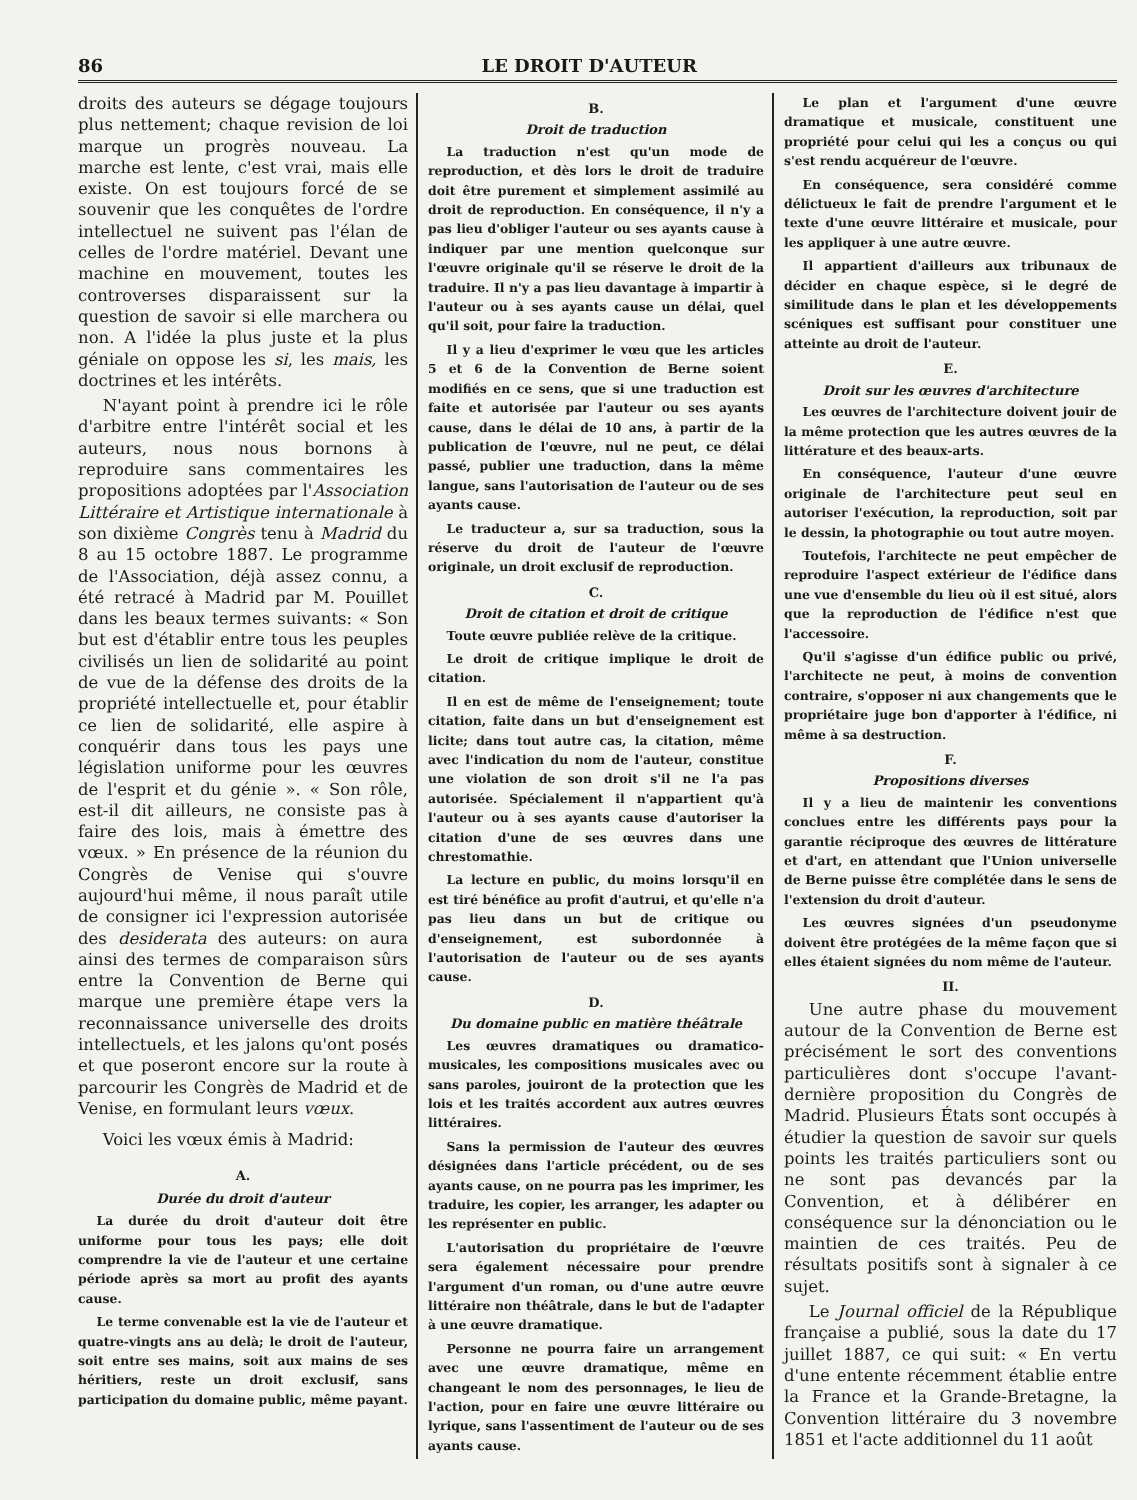86 LE DROIT D'AUTEUR
droits des auteurs se dégage toujours plus nettement; chaque revision de loi marque un progrès nouveau. La marche est lente, c'est vrai, mais elle existe. On est toujours forcé de se souvenir que les conquêtes de l'ordre intellectuel ne suivent pas l'élan de celles de l'ordre matériel. Devant une machine en mouvement, toutes les controverses disparaissent sur la question de savoir si elle marchera ou non. A l'idée la plus juste et la plus géniale on oppose les si, les mais, les doctrines et les intérêts.
N'ayant point à prendre ici le rôle d'arbitre entre l'intérêt social et les auteurs, nous nous bornons à reproduire sans commentaires les propositions adoptées par l'Association Littéraire et Artistique internationale à son dixième Congrès tenu à Madrid du 8 au 15 octobre 1887. Le programme de l'Association, déjà assez connu, a été retracé à Madrid par M. Pouillet dans les beaux termes suivants: « Son but est d'établir entre tous les peuples civilisés un lien de solidarité au point de vue de la défense des droits de la propriété intellectuelle et, pour établir ce lien de solidarité, elle aspire à conquérir dans tous les pays une législation uniforme pour les œuvres de l'esprit et du génie ». « Son rôle, est-il dit ailleurs, ne consiste pas à faire des lois, mais à émettre des vœux. » En présence de la réunion du Congrès de Venise qui s'ouvre aujourd'hui même, il nous paraît utile de consigner ici l'expression autorisée des desiderata des auteurs: on aura ainsi des termes de comparaison sûrs entre la Convention de Berne qui marque une première étape vers la reconnaissance universelle des droits intellectuels, et les jalons qu'ont posés et que poseront encore sur la route à parcourir les Congrès de Madrid et de Venise, en formulant leurs vœux.
Voici les vœux émis à Madrid:
A.
Durée du droit d'auteur
La durée du droit d'auteur doit être uniforme pour tous les pays; elle doit comprendre la vie de l'auteur et une certaine période après sa mort au profit des ayants cause.
Le terme convenable est la vie de l'auteur et quatre-vingts ans au delà; le droit de l'auteur, soit entre ses mains, soit aux mains de ses héritiers, reste un droit exclusif, sans participation du domaine public, même payant.
B.
Droit de traduction
La traduction n'est qu'un mode de reproduction, et dès lors le droit de traduire doit être purement et simplement assimilé au droit de reproduction. En conséquence, il n'y a pas lieu d'obliger l'auteur ou ses ayants cause à indiquer par une mention quelconque sur l'œuvre originale qu'il se réserve le droit de la traduire. Il n'y a pas lieu davantage à impartir à l'auteur ou à ses ayants cause un délai, quel qu'il soit, pour faire la traduction.
Il y a lieu d'exprimer le vœu que les articles 5 et 6 de la Convention de Berne soient modifiés en ce sens, que si une traduction est faite et autorisée par l'auteur ou ses ayants cause, dans le délai de 10 ans, à partir de la publication de l'œuvre, nul ne peut, ce délai passé, publier une traduction, dans la même langue, sans l'autorisation de l'auteur ou de ses ayants cause.
Le traducteur a, sur sa traduction, sous la réserve du droit de l'auteur de l'œuvre originale, un droit exclusif de reproduction.
C.
Droit de citation et droit de critique
Toute œuvre publiée relève de la critique.
Le droit de critique implique le droit de citation.
Il en est de même de l'enseignement; toute citation, faite dans un but d'enseignement est licite; dans tout autre cas, la citation, même avec l'indication du nom de l'auteur, constitue une violation de son droit s'il ne l'a pas autorisée. Spécialement il n'appartient qu'à l'auteur ou à ses ayants cause d'autoriser la citation d'une de ses œuvres dans une chrestomathie.
La lecture en public, du moins lorsqu'il en est tiré bénéfice au profit d'autrui, et qu'elle n'a pas lieu dans un but de critique ou d'enseignement, est subordonnée à l'autorisation de l'auteur ou de ses ayants cause.
D.
Du domaine public en matière théâtrale
Les œuvres dramatiques ou dramatico-musicales, les compositions musicales avec ou sans paroles, jouiront de la protection que les lois et les traités accordent aux autres œuvres littéraires.
Sans la permission de l'auteur des œuvres désignées dans l'article précédent, ou de ses ayants cause, on ne pourra pas les imprimer, les traduire, les copier, les arranger, les adapter ou les représenter en public.
L'autorisation du propriétaire de l'œuvre sera également nécessaire pour prendre l'argument d'un roman, ou d'une autre œuvre littéraire non théâtrale, dans le but de l'adapter à une œuvre dramatique.
Personne ne pourra faire un arrangement avec une œuvre dramatique, même en changeant le nom des personnages, le lieu de l'action, pour en faire une œuvre littéraire ou lyrique, sans l'assentiment de l'auteur ou de ses ayants cause.
Le plan et l'argument d'une œuvre dramatique et musicale, constituent une propriété pour celui qui les a conçus ou qui s'est rendu acquéreur de l'œuvre.
En conséquence, sera considéré comme délictueux le fait de prendre l'argument et le texte d'une œuvre littéraire et musicale, pour les appliquer à une autre œuvre.
Il appartient d'ailleurs aux tribunaux de décider en chaque espèce, si le degré de similitude dans le plan et les développements scéniques est suffisant pour constituer une atteinte au droit de l'auteur.
E.
Droit sur les œuvres d'architecture
Les œuvres de l'architecture doivent jouir de la même protection que les autres œuvres de la littérature et des beaux-arts.
En conséquence, l'auteur d'une œuvre originale de l'architecture peut seul en autoriser l'exécution, la reproduction, soit par le dessin, la photographie ou tout autre moyen.
Toutefois, l'architecte ne peut empêcher de reproduire l'aspect extérieur de l'édifice dans une vue d'ensemble du lieu où il est situé, alors que la reproduction de l'édifice n'est que l'accessoire.
Qu'il s'agisse d'un édifice public ou privé, l'architecte ne peut, à moins de convention contraire, s'opposer ni aux changements que le propriétaire juge bon d'apporter à l'édifice, ni même à sa destruction.
F.
Propositions diverses
Il y a lieu de maintenir les conventions conclues entre les différents pays pour la garantie réciproque des œuvres de littérature et d'art, en attendant que l'Union universelle de Berne puisse être complétée dans le sens de l'extension du droit d'auteur.
Les œuvres signées d'un pseudonyme doivent être protégées de la même façon que si elles étaient signées du nom même de l'auteur.
II.
Une autre phase du mouvement autour de la Convention de Berne est précisément le sort des conventions particulières dont s'occupe l'avant-dernière proposition du Congrès de Madrid. Plusieurs États sont occupés à étudier la question de savoir sur quels points les traités particuliers sont ou ne sont pas devancés par la Convention, et à délibérer en conséquence sur la dénonciation ou le maintien de ces traités. Peu de résultats positifs sont à signaler à ce sujet.
Le Journal officiel de la République française a publié, sous la date du 17 juillet 1887, ce qui suit: « En vertu d'une entente récemment établie entre la France et la Grande-Bretagne, la Convention littéraire du 3 novembre 1851 et l'acte additionnel du 11 août